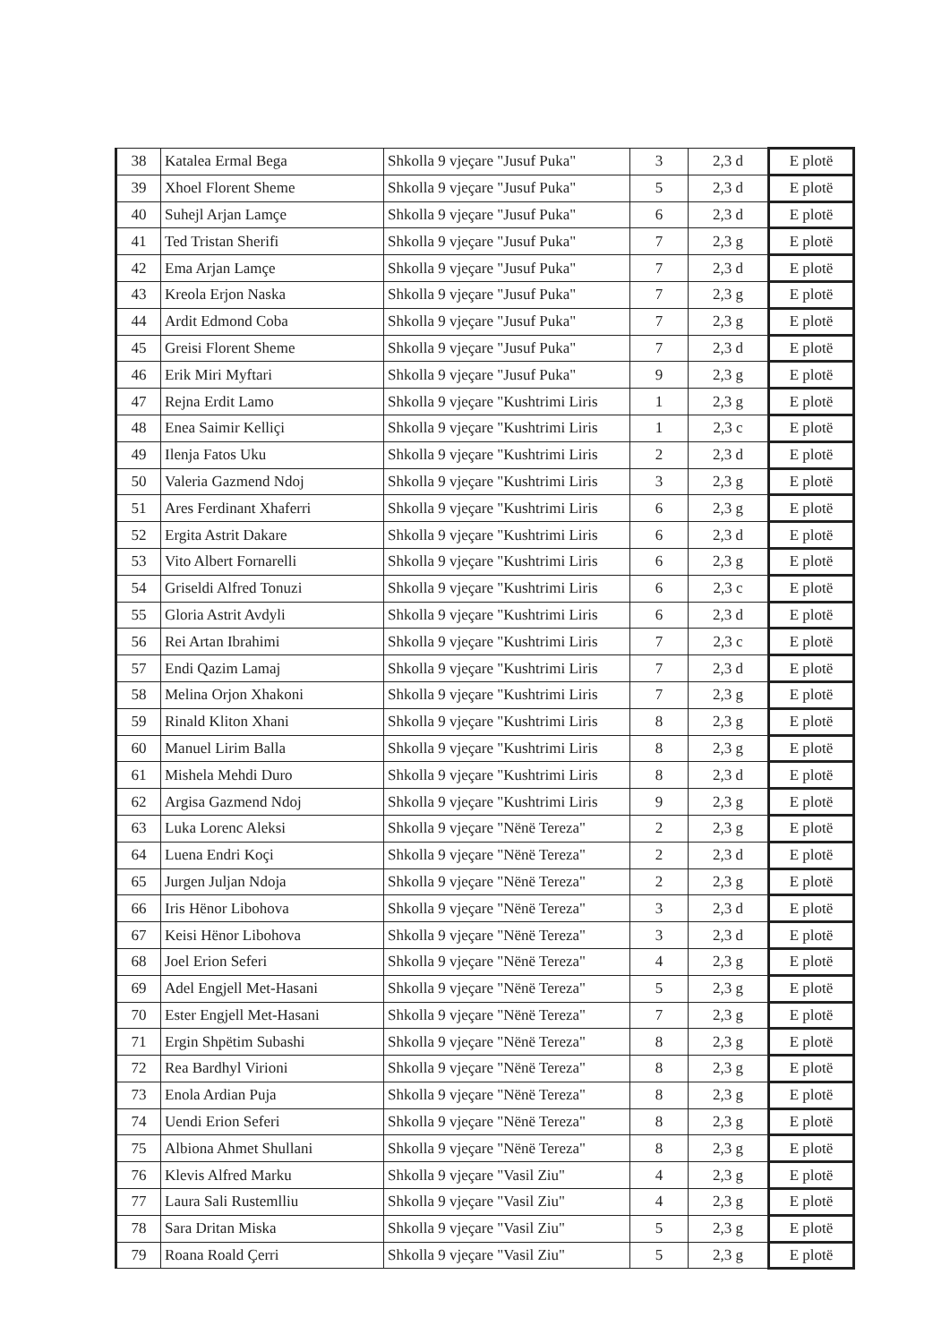| 38 | Katalea Ermal Bega | Shkolla 9 vjeçare "Jusuf Puka" | 3 | 2,3 d | E plotë |
| 39 | Xhoel Florent Sheme | Shkolla 9 vjeçare "Jusuf Puka" | 5 | 2,3 d | E plotë |
| 40 | Suhejl Arjan Lamçe | Shkolla 9 vjeçare "Jusuf Puka" | 6 | 2,3 d | E plotë |
| 41 | Ted Tristan Sherifi | Shkolla 9 vjeçare "Jusuf Puka" | 7 | 2,3 g | E plotë |
| 42 | Ema Arjan Lamçe | Shkolla 9 vjeçare "Jusuf Puka" | 7 | 2,3 d | E plotë |
| 43 | Kreola Erjon Naska | Shkolla 9 vjeçare "Jusuf Puka" | 7 | 2,3 g | E plotë |
| 44 | Ardit Edmond Coba | Shkolla 9 vjeçare "Jusuf Puka" | 7 | 2,3 g | E plotë |
| 45 | Greisi Florent Sheme | Shkolla 9 vjeçare "Jusuf Puka" | 7 | 2,3 d | E plotë |
| 46 | Erik Miri Myftari | Shkolla 9 vjeçare "Jusuf Puka" | 9 | 2,3 g | E plotë |
| 47 | Rejna Erdit Lamo | Shkolla 9 vjeçare "Kushtrimi Liris | 1 | 2,3 g | E plotë |
| 48 | Enea Saimir Kelliçi | Shkolla 9 vjeçare "Kushtrimi Liris | 1 | 2,3 c | E plotë |
| 49 | Ilenja Fatos Uku | Shkolla 9 vjeçare "Kushtrimi Liris | 2 | 2,3 d | E plotë |
| 50 | Valeria Gazmend Ndoj | Shkolla 9 vjeçare "Kushtrimi Liris | 3 | 2,3 g | E plotë |
| 51 | Ares Ferdinant Xhaferri | Shkolla 9 vjeçare "Kushtrimi Liris | 6 | 2,3 g | E plotë |
| 52 | Ergita Astrit Dakare | Shkolla 9 vjeçare "Kushtrimi Liris | 6 | 2,3 d | E plotë |
| 53 | Vito Albert Fornarelli | Shkolla 9 vjeçare "Kushtrimi Liris | 6 | 2,3 g | E plotë |
| 54 | Griseldi Alfred Tonuzi | Shkolla 9 vjeçare "Kushtrimi Liris | 6 | 2,3 c | E plotë |
| 55 | Gloria Astrit Avdyli | Shkolla 9 vjeçare "Kushtrimi Liris | 6 | 2,3 d | E plotë |
| 56 | Rei Artan Ibrahimi | Shkolla 9 vjeçare "Kushtrimi Liris | 7 | 2,3 c | E plotë |
| 57 | Endi Qazim Lamaj | Shkolla 9 vjeçare "Kushtrimi Liris | 7 | 2,3 d | E plotë |
| 58 | Melina Orjon Xhakoni | Shkolla 9 vjeçare "Kushtrimi Liris | 7 | 2,3 g | E plotë |
| 59 | Rinald Kliton Xhani | Shkolla 9 vjeçare "Kushtrimi Liris | 8 | 2,3 g | E plotë |
| 60 | Manuel Lirim Balla | Shkolla 9 vjeçare "Kushtrimi Liris | 8 | 2,3 g | E plotë |
| 61 | Mishela Mehdi Duro | Shkolla 9 vjeçare "Kushtrimi Liris | 8 | 2,3 d | E plotë |
| 62 | Argisa Gazmend Ndoj | Shkolla 9 vjeçare "Kushtrimi Liris | 9 | 2,3 g | E plotë |
| 63 | Luka Lorenc Aleksi | Shkolla 9 vjeçare "Nënë Tereza" | 2 | 2,3 g | E plotë |
| 64 | Luena Endri Koçi | Shkolla 9 vjeçare "Nënë Tereza" | 2 | 2,3 d | E plotë |
| 65 | Jurgen Juljan Ndoja | Shkolla 9 vjeçare "Nënë Tereza" | 2 | 2,3 g | E plotë |
| 66 | Iris Hënor Libohova | Shkolla 9 vjeçare "Nënë Tereza" | 3 | 2,3 d | E plotë |
| 67 | Keisi Hënor Libohova | Shkolla 9 vjeçare "Nënë Tereza" | 3 | 2,3 d | E plotë |
| 68 | Joel Erion Seferi | Shkolla 9 vjeçare "Nënë Tereza" | 4 | 2,3 g | E plotë |
| 69 | Adel Engjell Met-Hasani | Shkolla 9 vjeçare "Nënë Tereza" | 5 | 2,3 g | E plotë |
| 70 | Ester Engjell Met-Hasani | Shkolla 9 vjeçare "Nënë Tereza" | 7 | 2,3 g | E plotë |
| 71 | Ergin Shpëtim Subashi | Shkolla 9 vjeçare "Nënë Tereza" | 8 | 2,3 g | E plotë |
| 72 | Rea Bardhyl Virioni | Shkolla 9 vjeçare "Nënë Tereza" | 8 | 2,3 g | E plotë |
| 73 | Enola Ardian Puja | Shkolla 9 vjeçare "Nënë Tereza" | 8 | 2,3 g | E plotë |
| 74 | Uendi Erion Seferi | Shkolla 9 vjeçare "Nënë Tereza" | 8 | 2,3 g | E plotë |
| 75 | Albiona Ahmet Shullani | Shkolla 9 vjeçare "Nënë Tereza" | 8 | 2,3 g | E plotë |
| 76 | Klevis Alfred Marku | Shkolla 9 vjeçare "Vasil Ziu" | 4 | 2,3 g | E plotë |
| 77 | Laura Sali Rustemlliu | Shkolla 9 vjeçare "Vasil Ziu" | 4 | 2,3 g | E plotë |
| 78 | Sara Dritan Miska | Shkolla 9 vjeçare "Vasil Ziu" | 5 | 2,3 g | E plotë |
| 79 | Roana Roald Çerri | Shkolla 9 vjeçare "Vasil Ziu" | 5 | 2,3 g | E plotë |